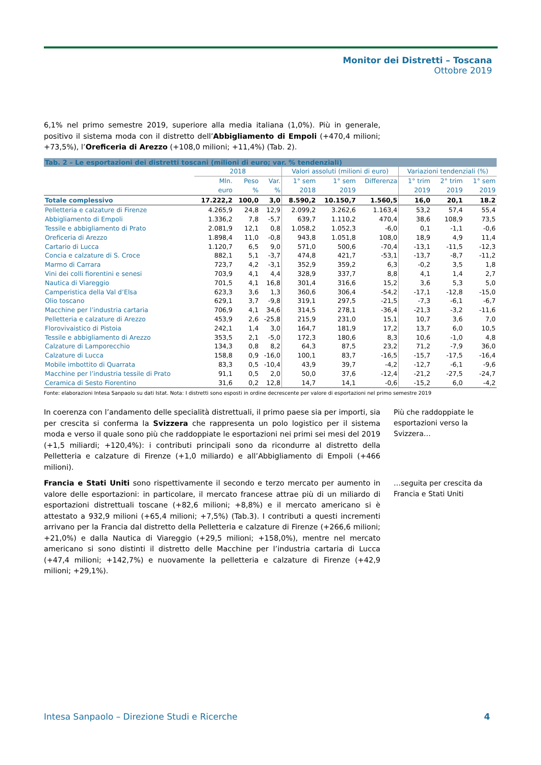Monitor dei Distretti – Toscana
Ottobre 2019
6,1% nel primo semestre 2019, superiore alla media italiana (1,0%). Più in generale, positivo il sistema moda con il distretto dell’Abbigliamento di Empoli (+470,4 milioni; +73,5%), l’Oreficeria di Arezzo (+108,0 milioni; +11,4%) (Tab. 2).
| Tab. 2 – Le esportazioni dei distretti toscani (milioni di euro; var. % tendenziali) | | | | | | | | | |
| | 2018 | | | Valori assoluti (milioni di euro) | | | Variazioni tendenziali (%) | | |
| | Mln. euro | Peso % | Var. % | 1° sem 2018 | 1° sem 2019 | Differenza | 1° trim 2019 | 2° trim 2019 | 1° sem 2019 |
| Totale complessivo | 17.222,2 | 100,0 | 3,0 | 8.590,2 | 10.150,7 | 1.560,5 | 16,0 | 20,1 | 18.2 |
| Pelletteria e calzature di Firenze | 4.265,9 | 24,8 | 12,9 | 2.099,2 | 3.262,6 | 1.163,4 | 53,2 | 57,4 | 55,4 |
| Abbigliamento di Empoli | 1.336,2 | 7,8 | -5,7 | 639,7 | 1.110,2 | 470,4 | 38,6 | 108,9 | 73,5 |
| Tessile e abbigliamento di Prato | 2.081,9 | 12,1 | 0,8 | 1.058,2 | 1.052,3 | -6,0 | 0,1 | -1,1 | -0,6 |
| Oreficeria di Arezzo | 1.898,4 | 11,0 | -0,8 | 943,8 | 1.051,8 | 108,0 | 18,9 | 4,9 | 11,4 |
| Cartario di Lucca | 1.120,7 | 6,5 | 9,0 | 571,0 | 500,6 | -70,4 | -13,1 | -11,5 | -12,3 |
| Concia e calzature di S. Croce | 882,1 | 5,1 | -3,7 | 474,8 | 421,7 | -53,1 | -13,7 | -8,7 | -11,2 |
| Marmo di Carrara | 723,7 | 4,2 | -3,1 | 352,9 | 359,2 | 6,3 | -0,2 | 3,5 | 1,8 |
| Vini dei colli fiorentini e senesi | 703,9 | 4,1 | 4,4 | 328,9 | 337,7 | 8,8 | 4,1 | 1,4 | 2,7 |
| Nautica di Viareggio | 701,5 | 4,1 | 16,8 | 301,4 | 316,6 | 15,2 | 3,6 | 5,3 | 5,0 |
| Camperistica della Val d’Elsa | 623,3 | 3,6 | 1,3 | 360,6 | 306,4 | -54,2 | -17,1 | -12,8 | -15,0 |
| Olio toscano | 629,1 | 3,7 | -9,8 | 319,1 | 297,5 | -21,5 | -7,3 | -6,1 | -6,7 |
| Macchine per l’industria cartaria | 706,9 | 4,1 | 34,6 | 314,5 | 278,1 | -36,4 | -21,3 | -3,2 | -11,6 |
| Pelletteria e calzature di Arezzo | 453,9 | 2,6 | -25,8 | 215,9 | 231,0 | 15,1 | 10,7 | 3,6 | 7,0 |
| Florovivaistico di Pistoia | 242,1 | 1,4 | 3,0 | 164,7 | 181,9 | 17,2 | 13,7 | 6,0 | 10,5 |
| Tessile e abbigliamento di Arezzo | 353,5 | 2,1 | -5,0 | 172,3 | 180,6 | 8,3 | 10,6 | -1,0 | 4,8 |
| Calzature di Lamporecchio | 134,3 | 0,8 | 8,2 | 64,3 | 87,5 | 23,2 | 71,2 | -7,9 | 36,0 |
| Calzature di Lucca | 158,8 | 0,9 | -16,0 | 100,1 | 83,7 | -16,5 | -15,7 | -17,5 | -16,4 |
| Mobile imbottito di Quarrata | 83,3 | 0,5 | -10,4 | 43,9 | 39,7 | -4,2 | -12,7 | -6,1 | -9,6 |
| Macchine per l’industria tessile di Prato | 91,1 | 0,5 | 2,0 | 50,0 | 37,6 | -12,4 | -21,2 | -27,5 | -24,7 |
| Ceramica di Sesto Fiorentino | 31,6 | 0,2 | 12,8 | 14,7 | 14,1 | -0,6 | -15,2 | 6,0 | -4,2 |
Fonte: elaborazioni Intesa Sanpaolo su dati Istat. Nota: I distretti sono esposti in ordine decrescente per valore di esportazioni nel primo semestre 2019
In coerenza con l’andamento delle specialità distrettuali, il primo paese sia per importi, sia per crescita si conferma la Svizzera che rappresenta un polo logistico per il sistema moda e verso il quale sono più che raddoppiate le esportazioni nei primi sei mesi del 2019 (+1,5 miliardi; +120,4%): i contributi principali sono da ricondurre al distretto della Pelletteria e calzature di Firenze (+1,0 miliardo) e all’Abbigliamento di Empoli (+466 milioni).
Più che raddoppiate le esportazioni verso la Svizzera…
Francia e Stati Uniti sono rispettivamente il secondo e terzo mercato per aumento in valore delle esportazioni: in particolare, il mercato francese attrae più di un miliardo di esportazioni distrettuali toscane (+82,6 milioni; +8,8%) e il mercato americano si è attestato a 932,9 milioni (+65,4 milioni; +7,5%) (Tab.3). I contributi a questi incrementi arrivano per la Francia dal distretto della Pelletteria e calzature di Firenze (+266,6 milioni; +21,0%) e dalla Nautica di Viareggio (+29,5 milioni; +158,0%), mentre nel mercato americano si sono distinti il distretto delle Macchine per l’industria cartaria di Lucca (+47,4 milioni; +142,7%) e nuovamente la pelletteria e calzature di Firenze (+42,9 milioni; +29,1%).
…seguita per crescita da Francia e Stati Uniti
Intesa Sanpaolo – Direzione Studi e Ricerche 4